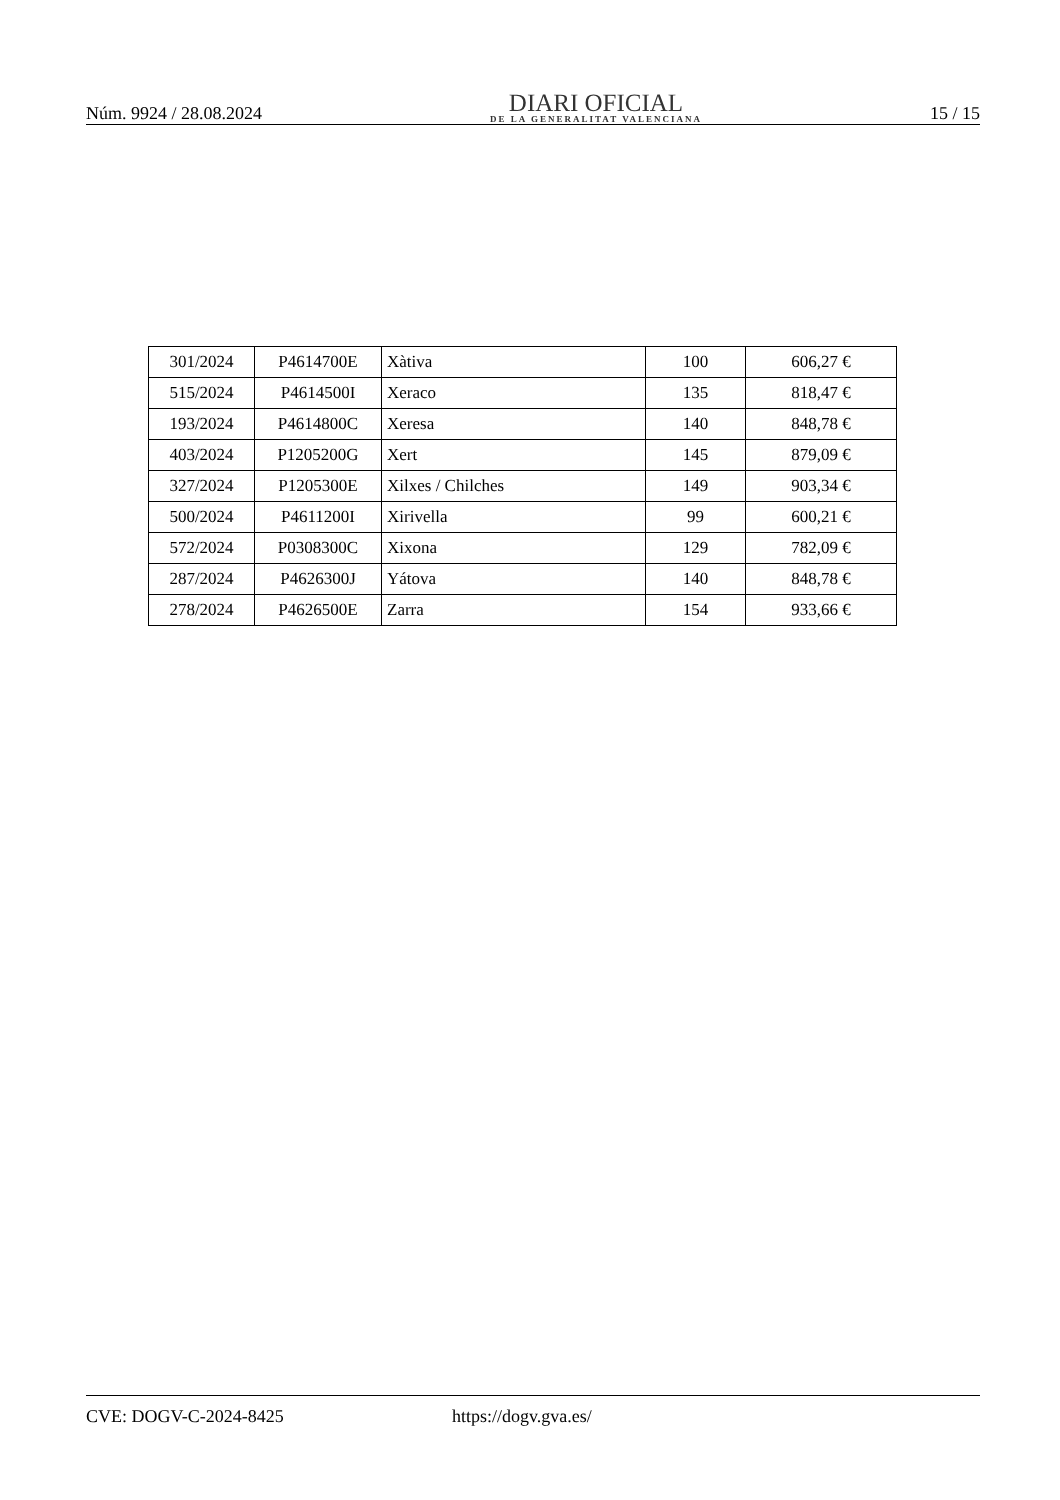Núm. 9924 / 28.08.2024
DIARI OFICIAL
DE LA GENERALITAT VALENCIANA
15 / 15
| 301/2024 | P4614700E | Xàtiva | 100 | 606,27 € |
| 515/2024 | P4614500I | Xeraco | 135 | 818,47 € |
| 193/2024 | P4614800C | Xeresa | 140 | 848,78 € |
| 403/2024 | P1205200G | Xert | 145 | 879,09 € |
| 327/2024 | P1205300E | Xilxes / Chilches | 149 | 903,34 € |
| 500/2024 | P4611200I | Xirivella | 99 | 600,21 € |
| 572/2024 | P0308300C | Xixona | 129 | 782,09 € |
| 287/2024 | P4626300J | Yátova | 140 | 848,78 € |
| 278/2024 | P4626500E | Zarra | 154 | 933,66 € |
CVE: DOGV-C-2024-8425 https://dogv.gva.es/